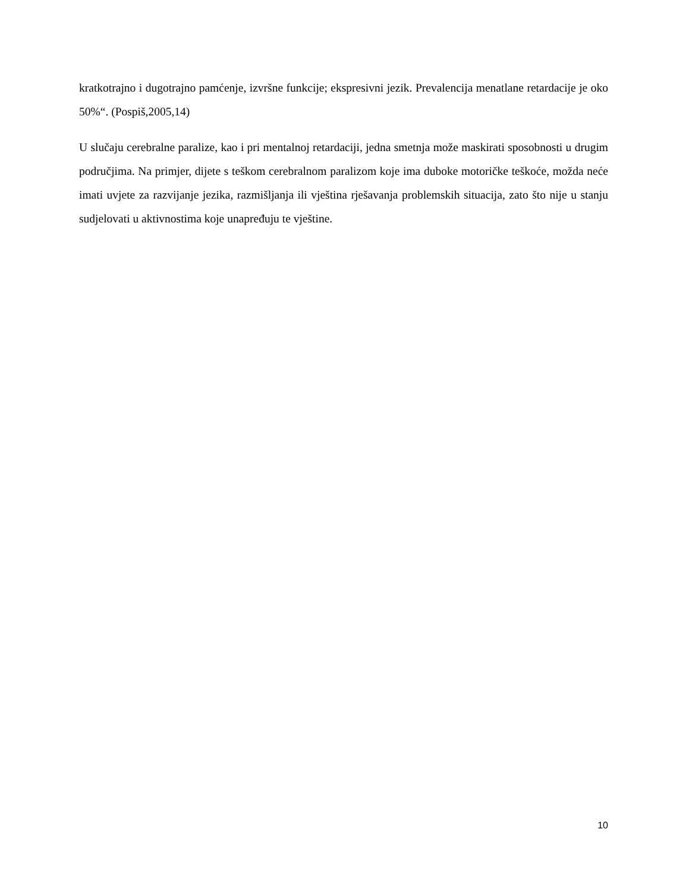kratkotrajno i dugotrajno pamćenje, izvršne funkcije; ekspresivni jezik. Prevalencija menatlane retardacije je oko 50%“. (Pospiš,2005,14)
U slučaju cerebralne paralize, kao i pri mentalnoj retardaciji, jedna smetnja može maskirati sposobnosti u drugim područjima. Na primjer, dijete s teškom cerebralnom paralizom koje ima duboke motoričke teškoće, možda neće imati uvjete za razvijanje jezika, razmišljanja ili vještina rješavanja problemskih situacija, zato što nije u stanju sudjelovati u aktivnostima koje unapređuju te vještine.
10